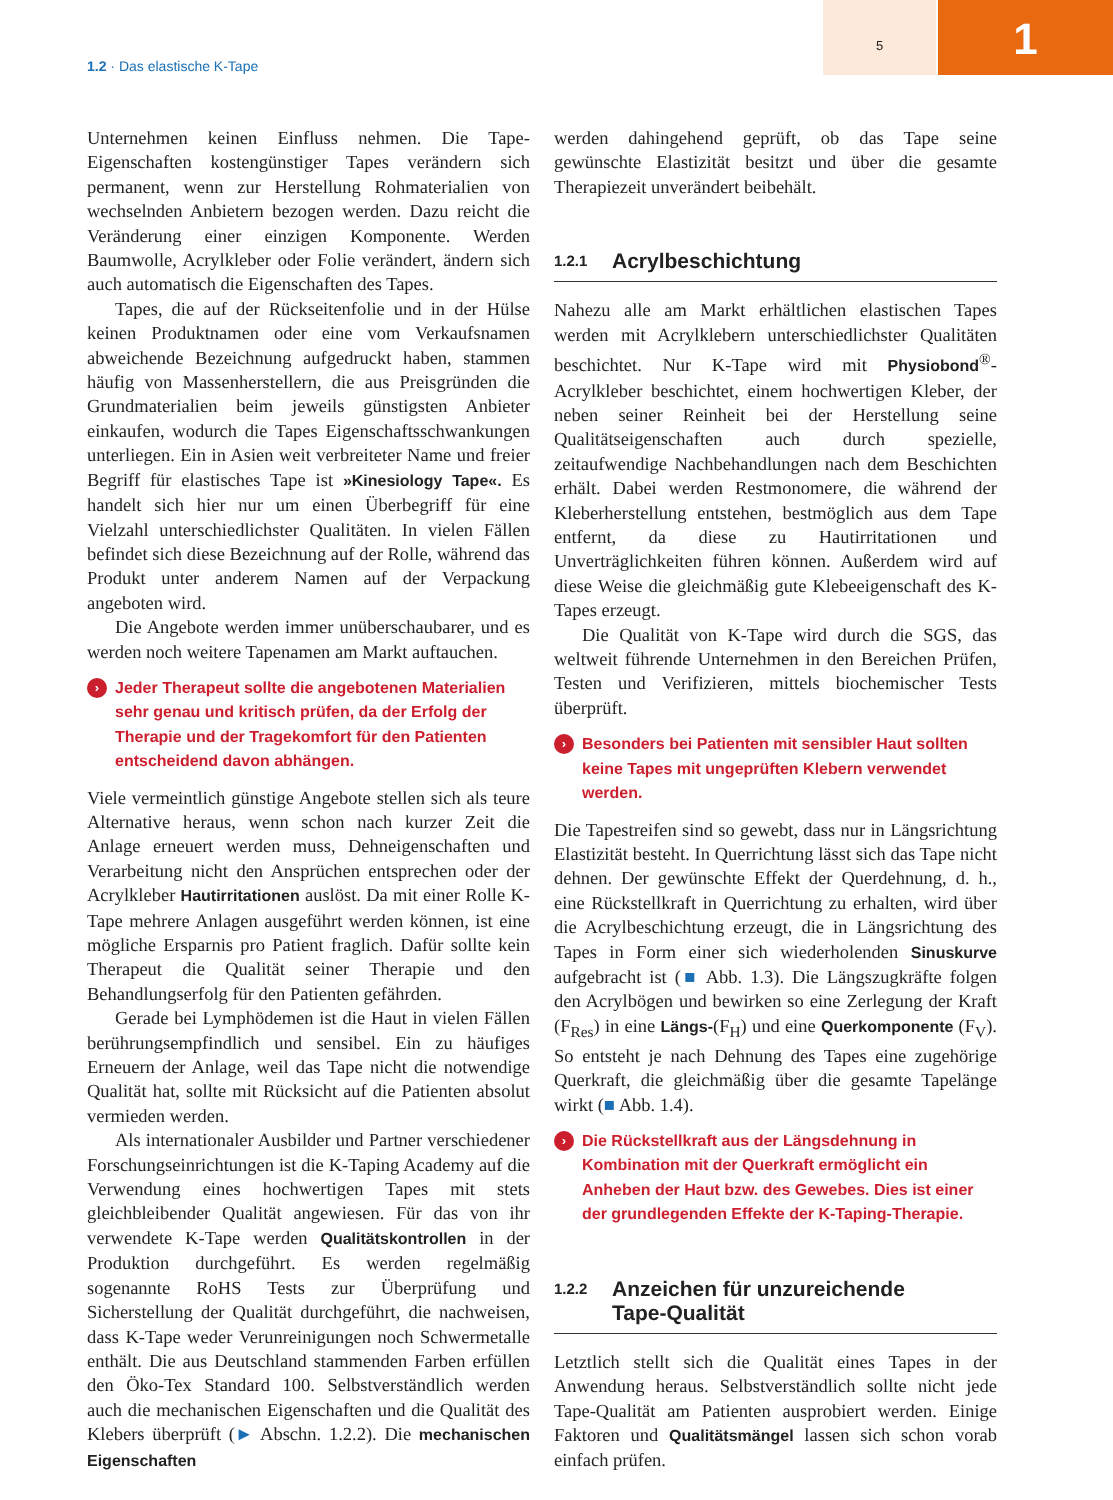1.2 · Das elastische K-Tape
5 1
Unternehmen keinen Einfluss nehmen. Die Tape-Eigenschaften kostengünstiger Tapes verändern sich permanent, wenn zur Herstellung Rohmaterialien von wechselnden Anbietern bezogen werden. Dazu reicht die Veränderung einer einzigen Komponente. Werden Baumwolle, Acrylkleber oder Folie verändert, ändern sich auch automatisch die Eigenschaften des Tapes.
Tapes, die auf der Rückseitenfolie und in der Hülse keinen Produktnamen oder eine vom Verkaufsnamen abweichende Bezeichnung aufgedruckt haben, stammen häufig von Massenherstellern, die aus Preisgründen die Grundmaterialien beim jeweils günstigsten Anbieter einkaufen, wodurch die Tapes Eigenschaftsschwankungen unterliegen. Ein in Asien weit verbreiteter Name und freier Begriff für elastisches Tape ist »Kinesiology Tape«. Es handelt sich hier nur um einen Überbegriff für eine Vielzahl unterschiedlichster Qualitäten. In vielen Fällen befindet sich diese Bezeichnung auf der Rolle, während das Produkt unter anderem Namen auf der Verpackung angeboten wird.
Die Angebote werden immer unüberschaubarer, und es werden noch weitere Tapenamen am Markt auftauchen.
› Jeder Therapeut sollte die angebotenen Materialien sehr genau und kritisch prüfen, da der Erfolg der Therapie und der Tragekomfort für den Patienten entscheidend davon abhängen.
Viele vermeintlich günstige Angebote stellen sich als teure Alternative heraus, wenn schon nach kurzer Zeit die Anlage erneuert werden muss, Dehneigenschaften und Verarbeitung nicht den Ansprüchen entsprechen oder der Acrylkleber Hautirritationen auslöst. Da mit einer Rolle K-Tape mehrere Anlagen ausgeführt werden können, ist eine mögliche Ersparnis pro Patient fraglich. Dafür sollte kein Therapeut die Qualität seiner Therapie und den Behandlungserfolg für den Patienten gefährden.
Gerade bei Lymphödemen ist die Haut in vielen Fällen berührungsempfindlich und sensibel. Ein zu häufiges Erneuern der Anlage, weil das Tape nicht die notwendige Qualität hat, sollte mit Rücksicht auf die Patienten absolut vermieden werden.
Als internationaler Ausbilder und Partner verschiedener Forschungseinrichtungen ist die K-Taping Academy auf die Verwendung eines hochwertigen Tapes mit stets gleichbleibender Qualität angewiesen. Für das von ihr verwendete K-Tape werden Qualitätskontrollen in der Produktion durchgeführt. Es werden regelmäßig sogenannte RoHS Tests zur Überprüfung und Sicherstellung der Qualität durchgeführt, die nachweisen, dass K-Tape weder Verunreinigungen noch Schwermetalle enthält. Die aus Deutschland stammenden Farben erfüllen den Öko-Tex Standard 100. Selbstverständlich werden auch die mechanischen Eigenschaften und die Qualität des Klebers überprüft (► Abschn. 1.2.2). Die mechanischen Eigenschaften
werden dahingehend geprüft, ob das Tape seine gewünschte Elastizität besitzt und über die gesamte Therapiezeit unverändert beibehält.
1.2.1 Acrylbeschichtung
Nahezu alle am Markt erhältlichen elastischen Tapes werden mit Acrylklebern unterschiedlichster Qualitäten beschichtet. Nur K-Tape wird mit Physiobond<sup>®</sup>-Acrylkleber beschichtet, einem hochwertigen Kleber, der neben seiner Reinheit bei der Herstellung seine Qualitätseigenschaften auch durch spezielle, zeitaufwendige Nachbehandlungen nach dem Beschichten erhält. Dabei werden Restmonomere, die während der Kleberherstellung entstehen, bestmöglich aus dem Tape entfernt, da diese zu Hautirritationen und Unverträglichkeiten führen können. Außerdem wird auf diese Weise die gleichmäßig gute Klebeeigenschaft des K-Tapes erzeugt.
Die Qualität von K-Tape wird durch die SGS, das weltweit führende Unternehmen in den Bereichen Prüfen, Testen und Verifizieren, mittels biochemischer Tests überprüft.
› Besonders bei Patienten mit sensibler Haut sollten keine Tapes mit ungeprüften Klebern verwendet werden.
Die Tapestreifen sind so gewebt, dass nur in Längsrichtung Elastizität besteht. In Querrichtung lässt sich das Tape nicht dehnen. Der gewünschte Effekt der Querdehnung, d. h., eine Rückstellkraft in Querrichtung zu erhalten, wird über die Acrylbeschichtung erzeugt, die in Längsrichtung des Tapes in Form einer sich wiederholenden Sinuskurve aufgebracht ist (■ Abb. 1.3). Die Längszugkräfte folgen den Acrylbögen und bewirken so eine Zerlegung der Kraft (F<sub>Res</sub>) in eine Längs-(F<sub>H</sub>) und eine Querkomponente (F<sub>V</sub>). So entsteht je nach Dehnung des Tapes eine zugehörige Querkraft, die gleichmäßig über die gesamte Tapelänge wirkt (■ Abb. 1.4).
› Die Rückstellkraft aus der Längsdehnung in Kombination mit der Querkraft ermöglicht ein Anheben der Haut bzw. des Gewebes. Dies ist einer der grundlegenden Effekte der K-Taping-Therapie.
1.2.2 Anzeichen für unzureichende
Tape-Qualität
Letztlich stellt sich die Qualität eines Tapes in der Anwendung heraus. Selbstverständlich sollte nicht jede Tape-Qualität am Patienten ausprobiert werden. Einige Faktoren und Qualitätsmängel lassen sich schon vorab einfach prüfen.